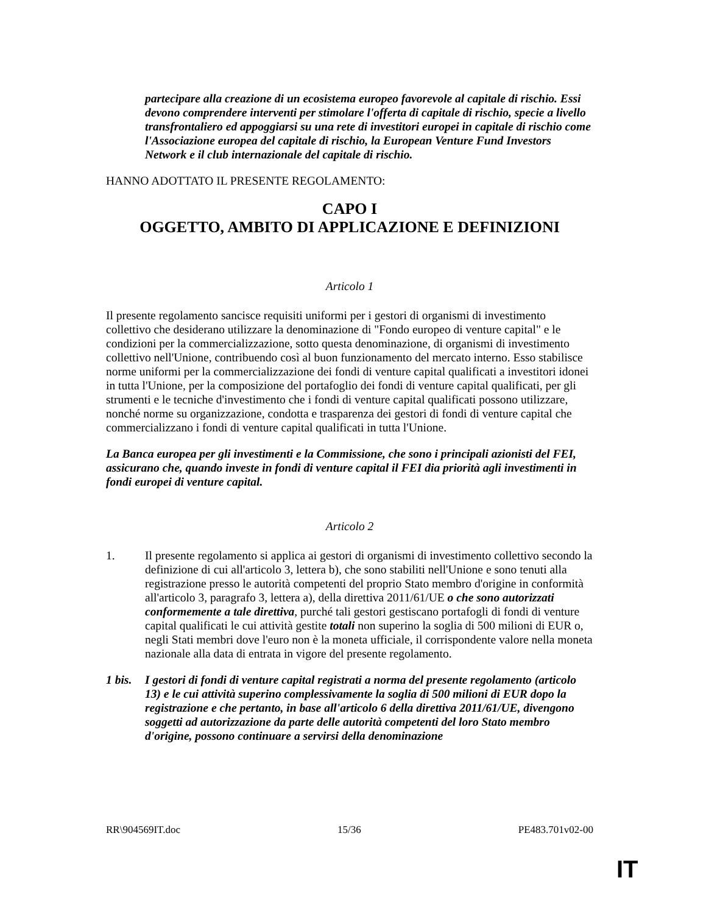partecipare alla creazione di un ecosistema europeo favorevole al capitale di rischio. Essi devono comprendere interventi per stimolare l'offerta di capitale di rischio, specie a livello transfrontaliero ed appoggiarsi su una rete di investitori europei in capitale di rischio come l'Associazione europea del capitale di rischio, la European Venture Fund Investors Network e il club internazionale del capitale di rischio.
HANNO ADOTTATO IL PRESENTE REGOLAMENTO:
CAPO I
OGGETTO, AMBITO DI APPLICAZIONE E DEFINIZIONI
Articolo 1
Il presente regolamento sancisce requisiti uniformi per i gestori di organismi di investimento collettivo che desiderano utilizzare la denominazione di "Fondo europeo di venture capital" e le condizioni per la commercializzazione, sotto questa denominazione, di organismi di investimento collettivo nell'Unione, contribuendo così al buon funzionamento del mercato interno. Esso stabilisce norme uniformi per la commercializzazione dei fondi di venture capital qualificati a investitori idonei in tutta l'Unione, per la composizione del portafoglio dei fondi di venture capital qualificati, per gli strumenti e le tecniche d'investimento che i fondi di venture capital qualificati possono utilizzare, nonché norme su organizzazione, condotta e trasparenza dei gestori di fondi di venture capital che commercializzano i fondi di venture capital qualificati in tutta l'Unione.
La Banca europea per gli investimenti e la Commissione, che sono i principali azionisti del FEI, assicurano che, quando investe in fondi di venture capital il FEI dia priorità agli investimenti in fondi europei di venture capital.
Articolo 2
1. Il presente regolamento si applica ai gestori di organismi di investimento collettivo secondo la definizione di cui all'articolo 3, lettera b), che sono stabiliti nell'Unione e sono tenuti alla registrazione presso le autorità competenti del proprio Stato membro d'origine in conformità all'articolo 3, paragrafo 3, lettera a), della direttiva 2011/61/UE o che sono autorizzati conformemente a tale direttiva, purché tali gestori gestiscano portafogli di fondi di venture capital qualificati le cui attività gestite totali non superino la soglia di 500 milioni di EUR o, negli Stati membri dove l'euro non è la moneta ufficiale, il corrispondente valore nella moneta nazionale alla data di entrata in vigore del presente regolamento.
1 bis.
I gestori di fondi di venture capital registrati a norma del presente regolamento (articolo 13) e le cui attività superino complessivamente la soglia di 500 milioni di EUR dopo la registrazione e che pertanto, in base all'articolo 6 della direttiva 2011/61/UE, divengono soggetti ad autorizzazione da parte delle autorità competenti del loro Stato membro d'origine, possono continuare a servirsi della denominazione
RR\904569IT.doc 15/36 PE483.701v02-00
IT